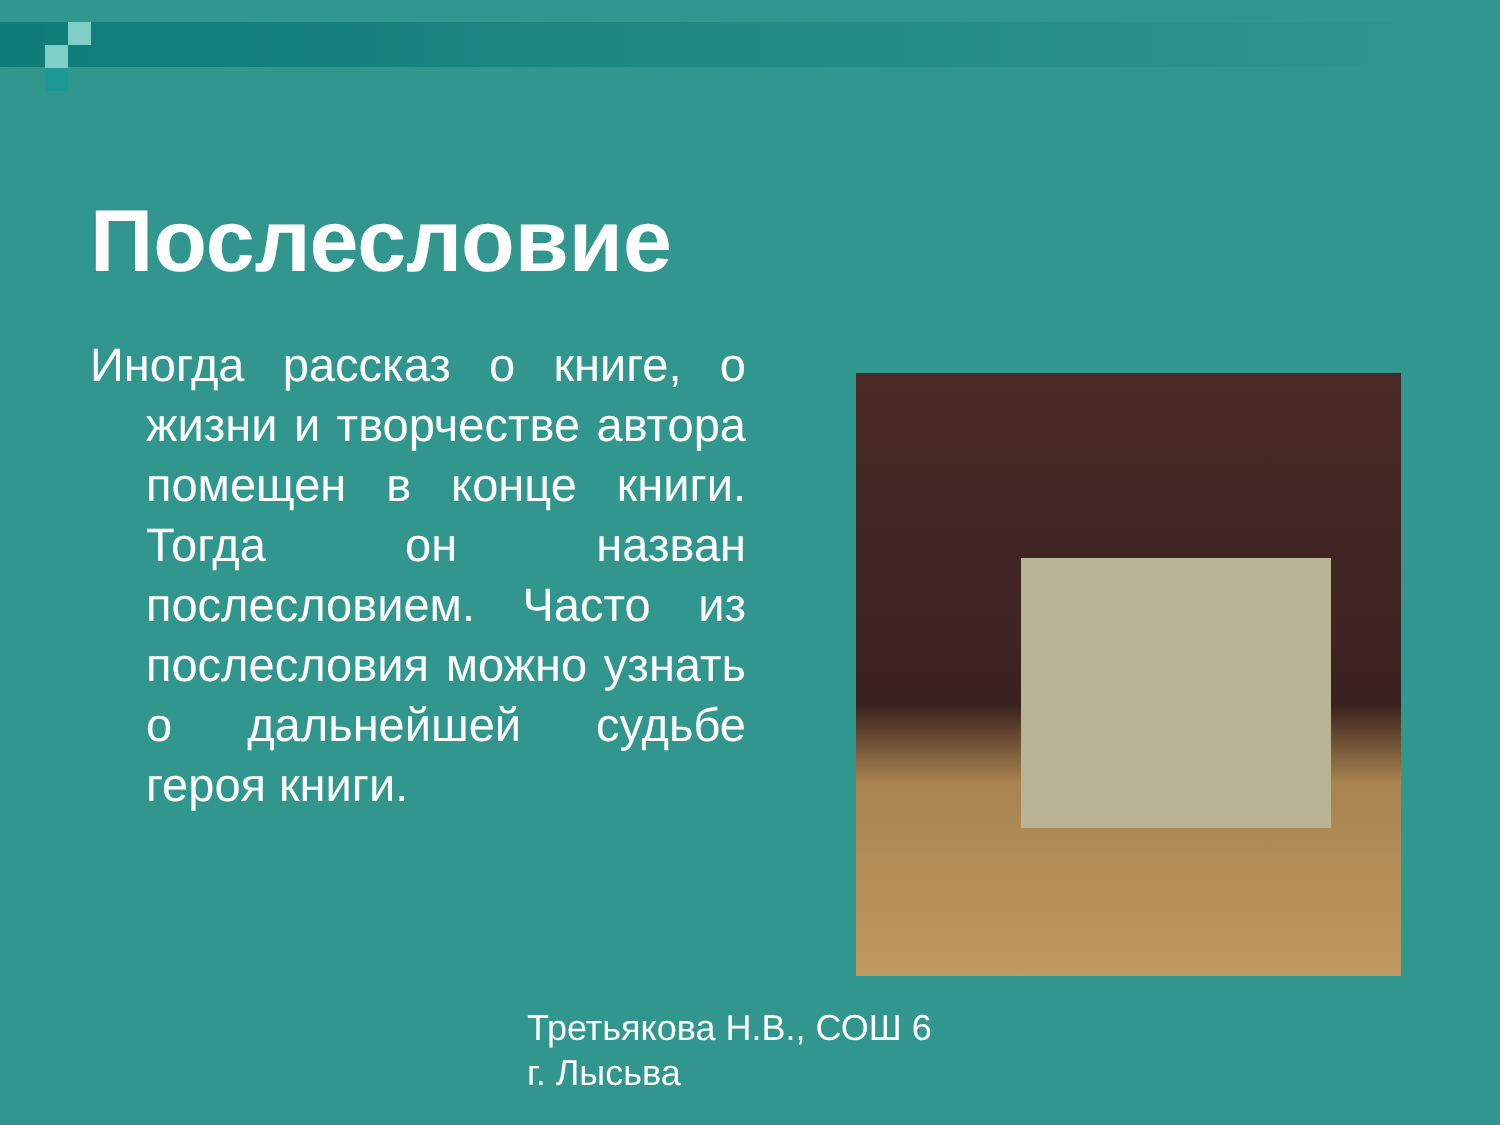Послесловие
Иногда рассказ о книге, о жизни и творчестве автора помещен в конце книги. Тогда он назван послесловием. Часто из послесловия можно узнать о дальнейшей судьбе героя книги.
Третьякова Н.В., СОШ 6
г. Лысьва